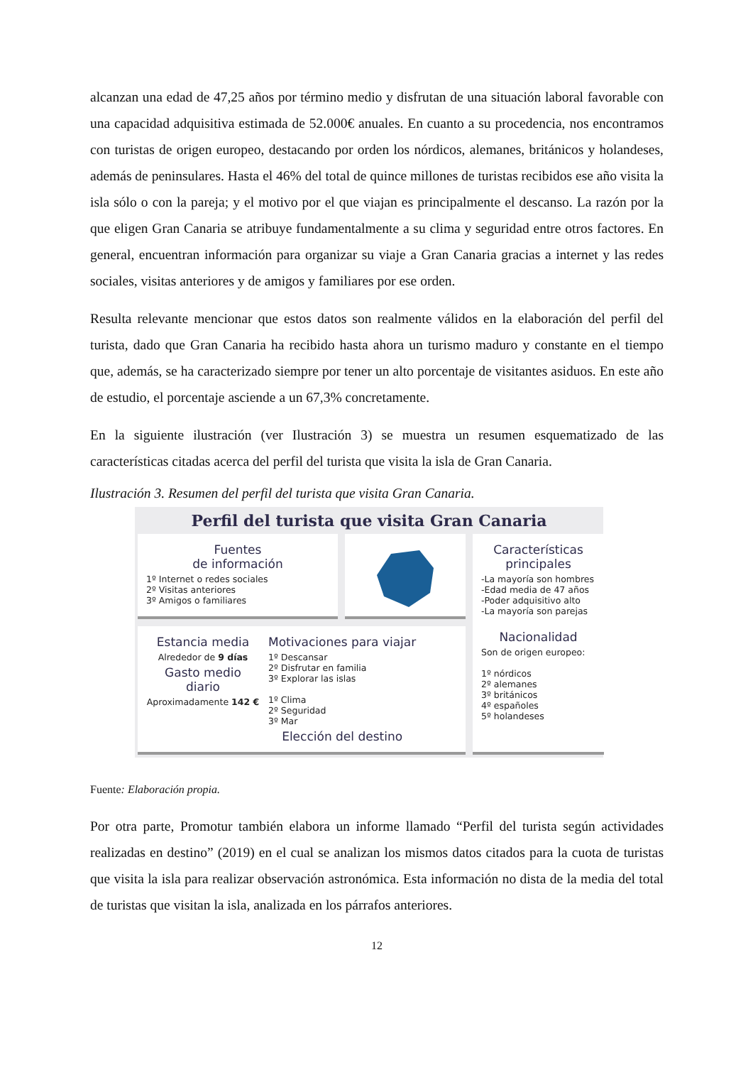alcanzan una edad de 47,25 años por término medio y disfrutan de una situación laboral favorable con una capacidad adquisitiva estimada de 52.000€ anuales. En cuanto a su procedencia, nos encontramos con turistas de origen europeo, destacando por orden los nórdicos, alemanes, británicos y holandeses, además de peninsulares. Hasta el 46% del total de quince millones de turistas recibidos ese año visita la isla sólo o con la pareja; y el motivo por el que viajan es principalmente el descanso. La razón por la que eligen Gran Canaria se atribuye fundamentalmente a su clima y seguridad entre otros factores. En general, encuentran información para organizar su viaje a Gran Canaria gracias a internet y las redes sociales, visitas anteriores y de amigos y familiares por ese orden.
Resulta relevante mencionar que estos datos son realmente válidos en la elaboración del perfil del turista, dado que Gran Canaria ha recibido hasta ahora un turismo maduro y constante en el tiempo que, además, se ha caracterizado siempre por tener un alto porcentaje de visitantes asiduos. En este año de estudio, el porcentaje asciende a un 67,3% concretamente.
En la siguiente ilustración (ver Ilustración 3) se muestra un resumen esquematizado de las características citadas acerca del perfil del turista que visita la isla de Gran Canaria.
Ilustración 3. Resumen del perfil del turista que visita Gran Canaria.
Perfil del turista que visita Gran Canaria
Fuentes
de información
1º Internet o redes sociales
2º Visitas anteriores
3º Amigos o familiares
Características
principales
-La mayoría son hombres
-Edad media de 47 años
-Poder adquisitivo alto
-La mayoría son parejas
Nacionalidad
Son de origen europeo:
1º nórdicos
2º alemanes
3º británicos
4º españoles
5º holandeses
Estancia media
Alrededor de 9 días
Gasto medio diario
Aproximadamente 142 €
Motivaciones para viajar
1º Descansar
2º Disfrutar en familia
3º Explorar las islas
1º Clima
2º Seguridad
3º Mar
Elección del destino
Fuente: Elaboración propia.
Por otra parte, Promotur también elabora un informe llamado “Perfil del turista según actividades realizadas en destino” (2019) en el cual se analizan los mismos datos citados para la cuota de turistas que visita la isla para realizar observación astronómica. Esta información no dista de la media del total de turistas que visitan la isla, analizada en los párrafos anteriores.
12